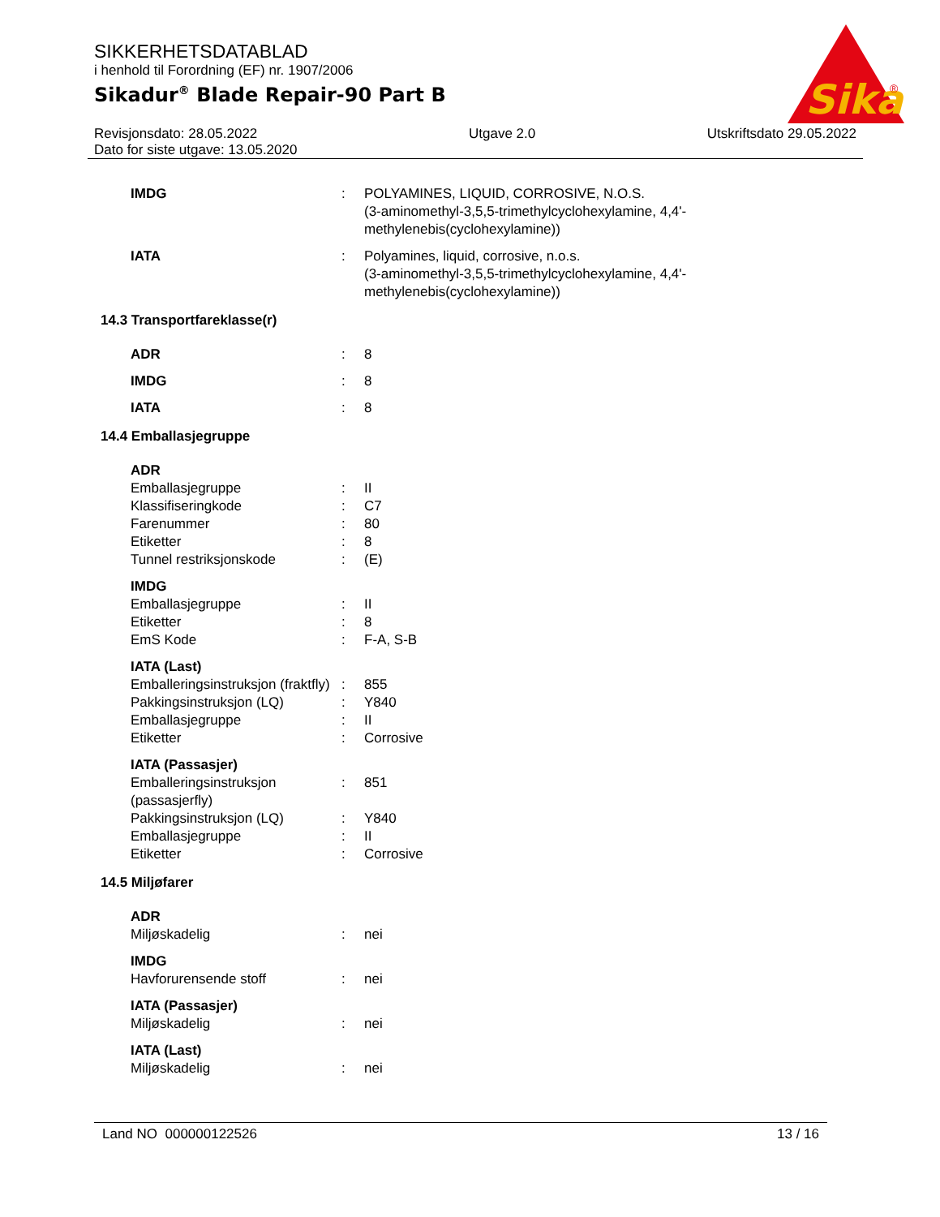Sika
®
SIKKERHETSDATABLAD
i henhold til Forordning (EF) nr. 1907/2006
Sikadur<sup>®</sup> Blade Repair-90 Part B
Revisjonsdato: 28.05.2022
Dato for siste utgave: 13.05.2020
Utgave 2.0 Utskriftsdato 29.05.2022
| IMDG | : | POLYAMINES, LIQUID, CORROSIVE, N.O.S. (3-aminomethyl-3,5,5-trimethylcyclohexylamine, 4,4'- methylenebis(cyclohexylamine)) |
| IATA | : | Polyamines, liquid, corrosive, n.o.s. (3-aminomethyl-3,5,5-trimethylcyclohexylamine, 4,4'- methylenebis(cyclohexylamine)) |
14.3 Transportfareklasse(r)
| ADR | : | 8 |
| IMDG | : | 8 |
| IATA | : | 8 |
14.4 Emballasjegruppe
| ADR | | |
| Emballasjegruppe | : | II |
| Klassifiseringkode | : | C7 |
| Farenummer | : | 80 |
| Etiketter | : | 8 |
| Tunnel restriksjonskode | : | (E) |
| IMDG | | |
| Emballasjegruppe | : | II |
| Etiketter | : | 8 |
| EmS Kode | : | F-A, S-B |
| IATA (Last) | | |
| Emballeringsinstruksjon (fraktfly) | : | 855 |
| Pakkingsinstruksjon (LQ) | : | Y840 |
| Emballasjegruppe | : | II |
| Etiketter | : | Corrosive |
| IATA (Passasjer) | | |
| Emballeringsinstruksjon (passasjerfly) | : | 851 |
| Pakkingsinstruksjon (LQ) | : | Y840 |
| Emballasjegruppe | : | II |
| Etiketter | : | Corrosive |
14.5 Miljøfarer
| ADR | | |
| Miljøskadelig | : | nei |
| IMDG | | |
| Havforurensende stoff | : | nei |
| IATA (Passasjer) | | |
| Miljøskadelig | : | nei |
| IATA (Last) | | |
| Miljøskadelig | : | nei |
Land NO 000000122526 13 / 16